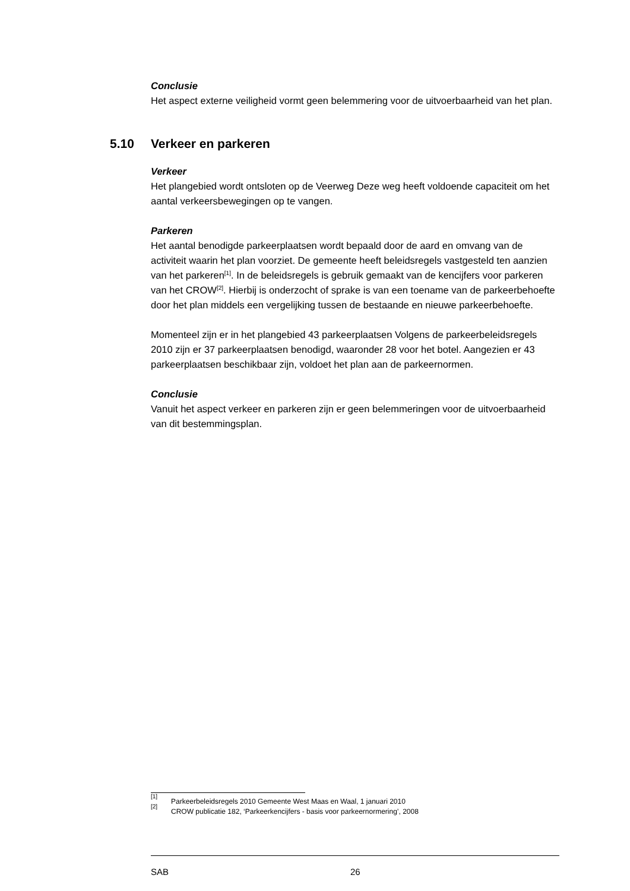Conclusie
Het aspect externe veiligheid vormt geen belemmering voor de uitvoerbaarheid van het plan.
5.10 Verkeer en parkeren
Verkeer
Het plangebied wordt ontsloten op de Veerweg Deze weg heeft voldoende capaciteit om het aantal verkeersbewegingen op te vangen.
Parkeren
Het aantal benodigde parkeerplaatsen wordt bepaald door de aard en omvang van de activiteit waarin het plan voorziet. De gemeente heeft beleidsregels vastgesteld ten aanzien van het parkeren<sup>[1]</sup>. In de beleidsregels is gebruik gemaakt van de kencijfers voor parkeren van het CROW<sup>[2]</sup>. Hierbij is onderzocht of sprake is van een toename van de parkeerbehoefte door het plan middels een vergelijking tussen de bestaande en nieuwe parkeerbehoefte.
Momenteel zijn er in het plangebied 43 parkeerplaatsen Volgens de parkeerbeleidsre­gels 2010 zijn er 37 parkeerplaatsen benodigd, waaronder 28 voor het botel. Aange­zien er 43 parkeerplaatsen beschikbaar zijn, voldoet het plan aan de parkeernormen.
Conclusie
Vanuit het aspect verkeer en parkeren zijn er geen belemmeringen voor de uitvoer­baarheid van dit bestemmingsplan.
<sup>[1]</sup> Parkeerbeleidsregels 2010 Gemeente West Maas en Waal, 1 januari 2010
<sup>[2]</sup> CROW publicatie 182, ‘Parkeerkencijfers - basis voor parkeernormering’, 2008
SAB 26